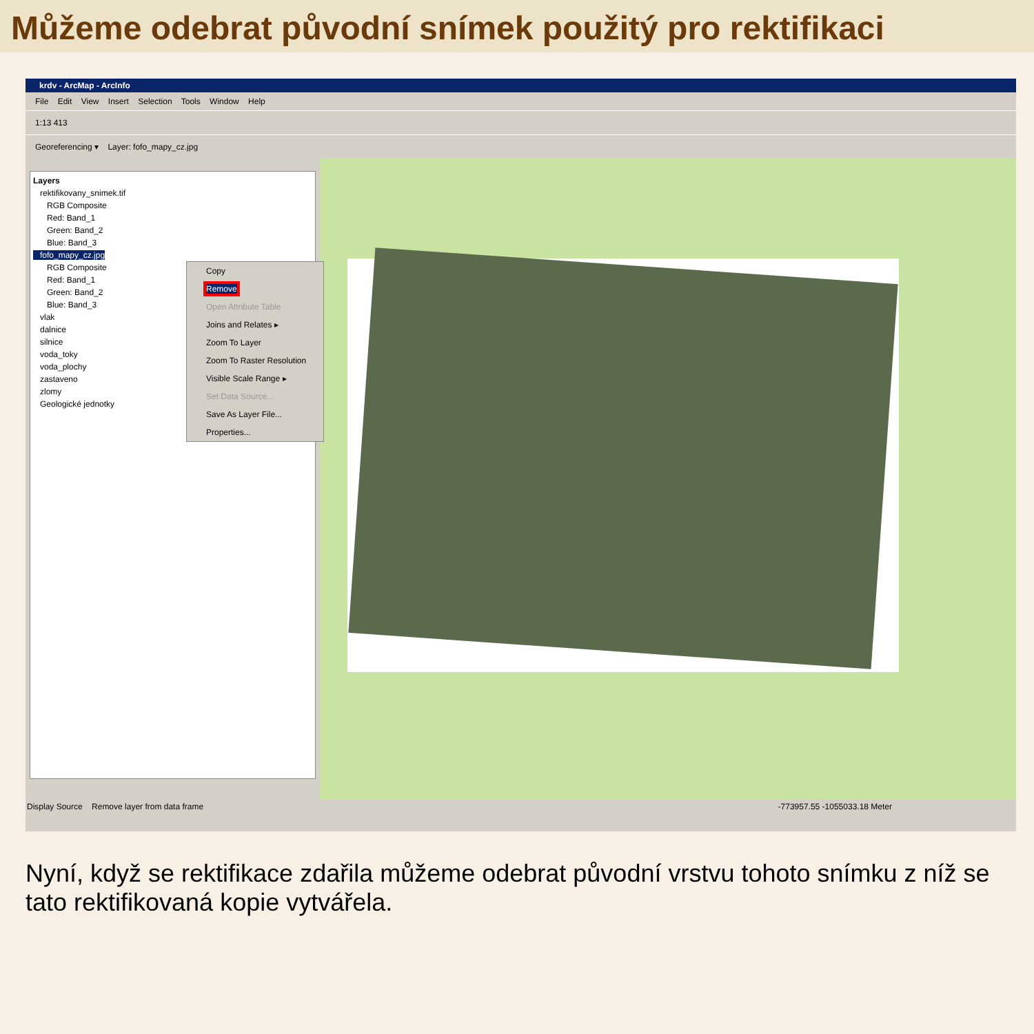Můžeme odebrat původní snímek použitý pro rektifikaci
krdv - ArcMap - ArcInfo
File Edit View Insert Selection Tools Window Help
1:13 413
Georeferencing ▾ Layer: fofo_mapy_cz.jpg
Layers
rektifikovany_snimek.tif
RGB Composite
Red: Band_1
Green: Band_2
Blue: Band_3
fofo_mapy_cz.jpg
RGB Composite
Red: Band_1
Green: Band_2
Blue: Band_3
vlak
dalnice
silnice
voda_toky
voda_plochy
zastaveno
zlomy
Geologické jednotky
Copy
Remove
Open Attribute Table
Joins and Relates ▸
Zoom To Layer
Zoom To Raster Resolution
Visible Scale Range ▸
Set Data Source...
Save As Layer File...
Properties...
Display Source Remove layer from data frame -773957.55 -1055033.18 Meter
Nyní, když se rektifikace zdařila můžeme odebrat původní vrstvu tohoto snímku z níž se tato rektifikovaná kopie vytvářela.